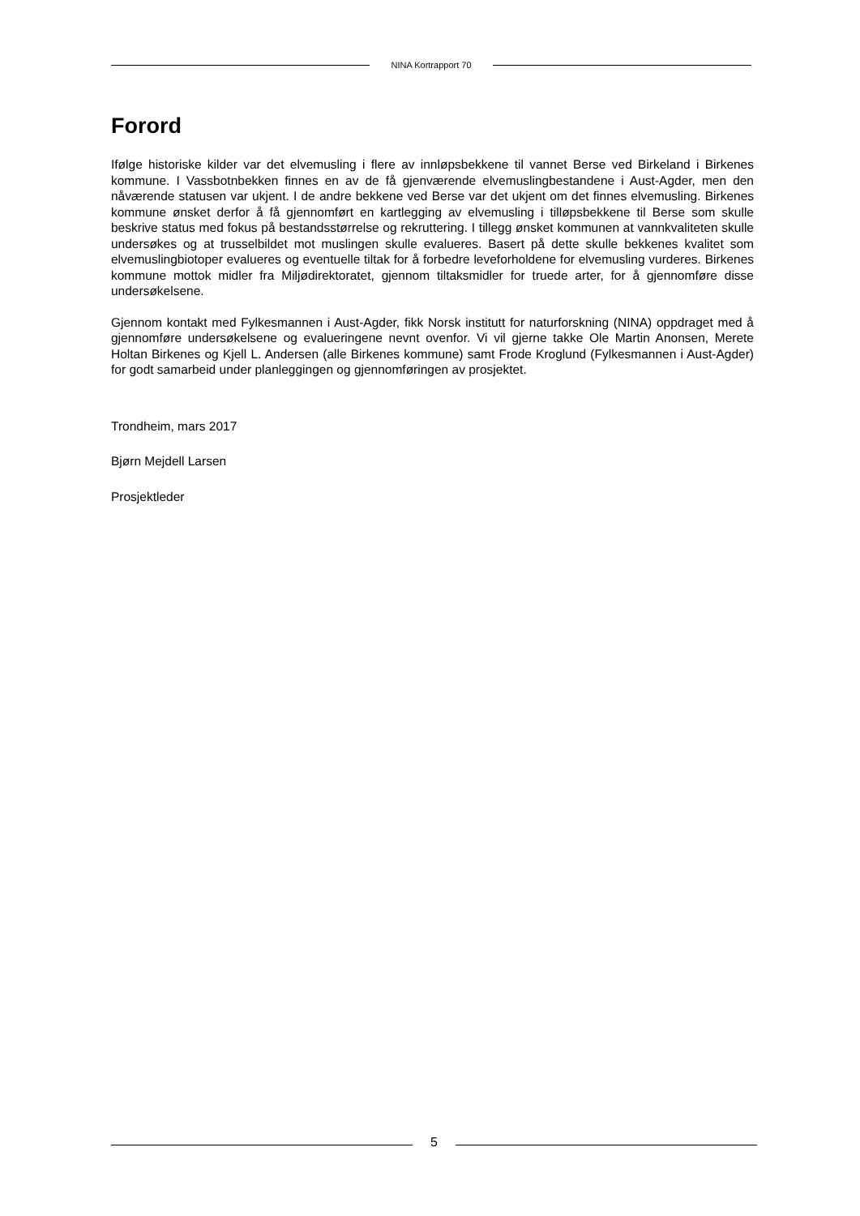NINA Kortrapport 70
Forord
Ifølge historiske kilder var det elvemusling i flere av innløpsbekkene til vannet Berse ved Birkeland i Birkenes kommune. I Vassbotnbekken finnes en av de få gjenværende elvemuslingbestandene i Aust-Agder, men den nåværende statusen var ukjent. I de andre bekkene ved Berse var det ukjent om det finnes elvemusling. Birkenes kommune ønsket derfor å få gjennomført en kartlegging av elvemusling i tilløpsbekkene til Berse som skulle beskrive status med fokus på bestandsstørrelse og rekruttering. I tillegg ønsket kommunen at vannkvaliteten skulle undersøkes og at trusselbildet mot muslingen skulle evalueres. Basert på dette skulle bekkenes kvalitet som elvemuslingbiotoper evalueres og eventuelle tiltak for å forbedre leveforholdene for elvemusling vurderes. Birkenes kommune mottok midler fra Miljødirektoratet, gjennom tiltaksmidler for truede arter, for å gjennomføre disse undersøkelsene.
Gjennom kontakt med Fylkesmannen i Aust-Agder, fikk Norsk institutt for naturforskning (NINA) oppdraget med å gjennomføre undersøkelsene og evalueringene nevnt ovenfor. Vi vil gjerne takke Ole Martin Anonsen, Merete Holtan Birkenes og Kjell L. Andersen (alle Birkenes kommune) samt Frode Kroglund (Fylkesmannen i Aust-Agder) for godt samarbeid under planleggingen og gjennomføringen av prosjektet.
Trondheim, mars 2017
Bjørn Mejdell Larsen
Prosjektleder
5